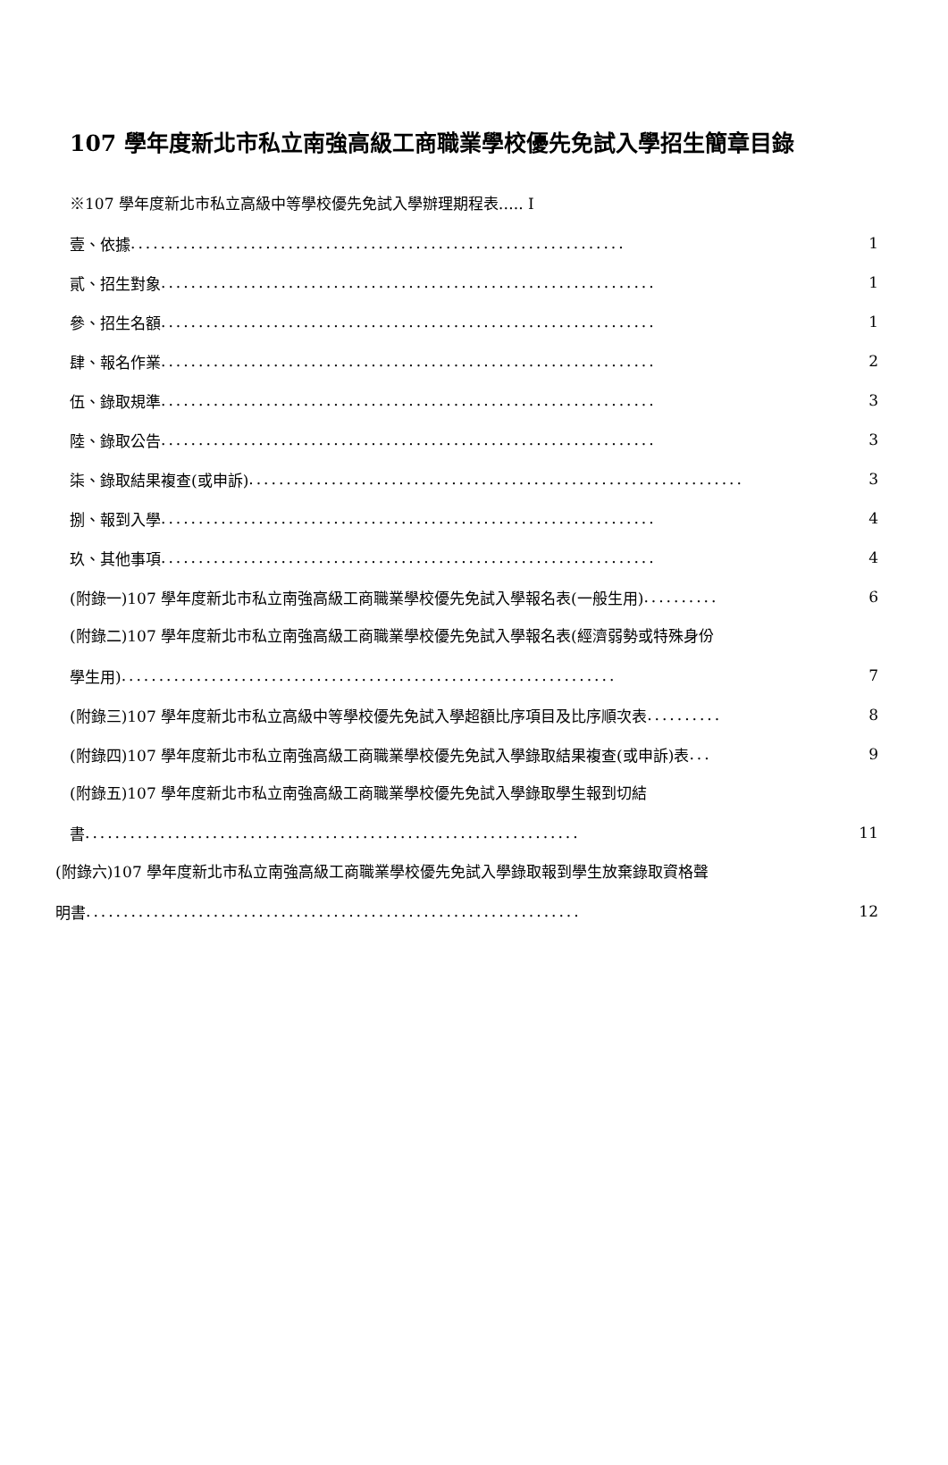107 學年度新北市私立南強高級工商職業學校優先免試入學招生簡章目錄
※107 學年度新北市私立高級中等學校優先免試入學辦理期程表….. I
壹、依據 .................................................................. 1
貳、招生對象.................................................................. 1
參、招生名額.................................................................. 1
肆、報名作業.................................................................. 2
伍、錄取規準.................................................................. 3
陸、錄取公告.................................................................. 3
柒、錄取結果複查(或申訴) .................................................................. 3
捌、報到入學.................................................................. 4
玖、其他事項.................................................................. 4
(附錄一)107 學年度新北市私立南強高級工商職業學校優先免試入學報名表(一般生用).......... 6
(附錄二)107 學年度新北市私立南強高級工商職業學校優先免試入學報名表(經濟弱勢或特殊身份
學生用) .................................................................. 7
(附錄三)107 學年度新北市私立高級中等學校優先免試入學超額比序項目及比序順次表.......... 8
(附錄四)107 學年度新北市私立南強高級工商職業學校優先免試入學錄取結果複查(或申訴)表... 9
(附錄五)107 學年度新北市私立南強高級工商職業學校優先免試入學錄取學生報到切結
書.................................................................. 11
(附錄六)107 學年度新北市私立南強高級工商職業學校優先免試入學錄取報到學生放棄錄取資格聲
明書 .................................................................. 12